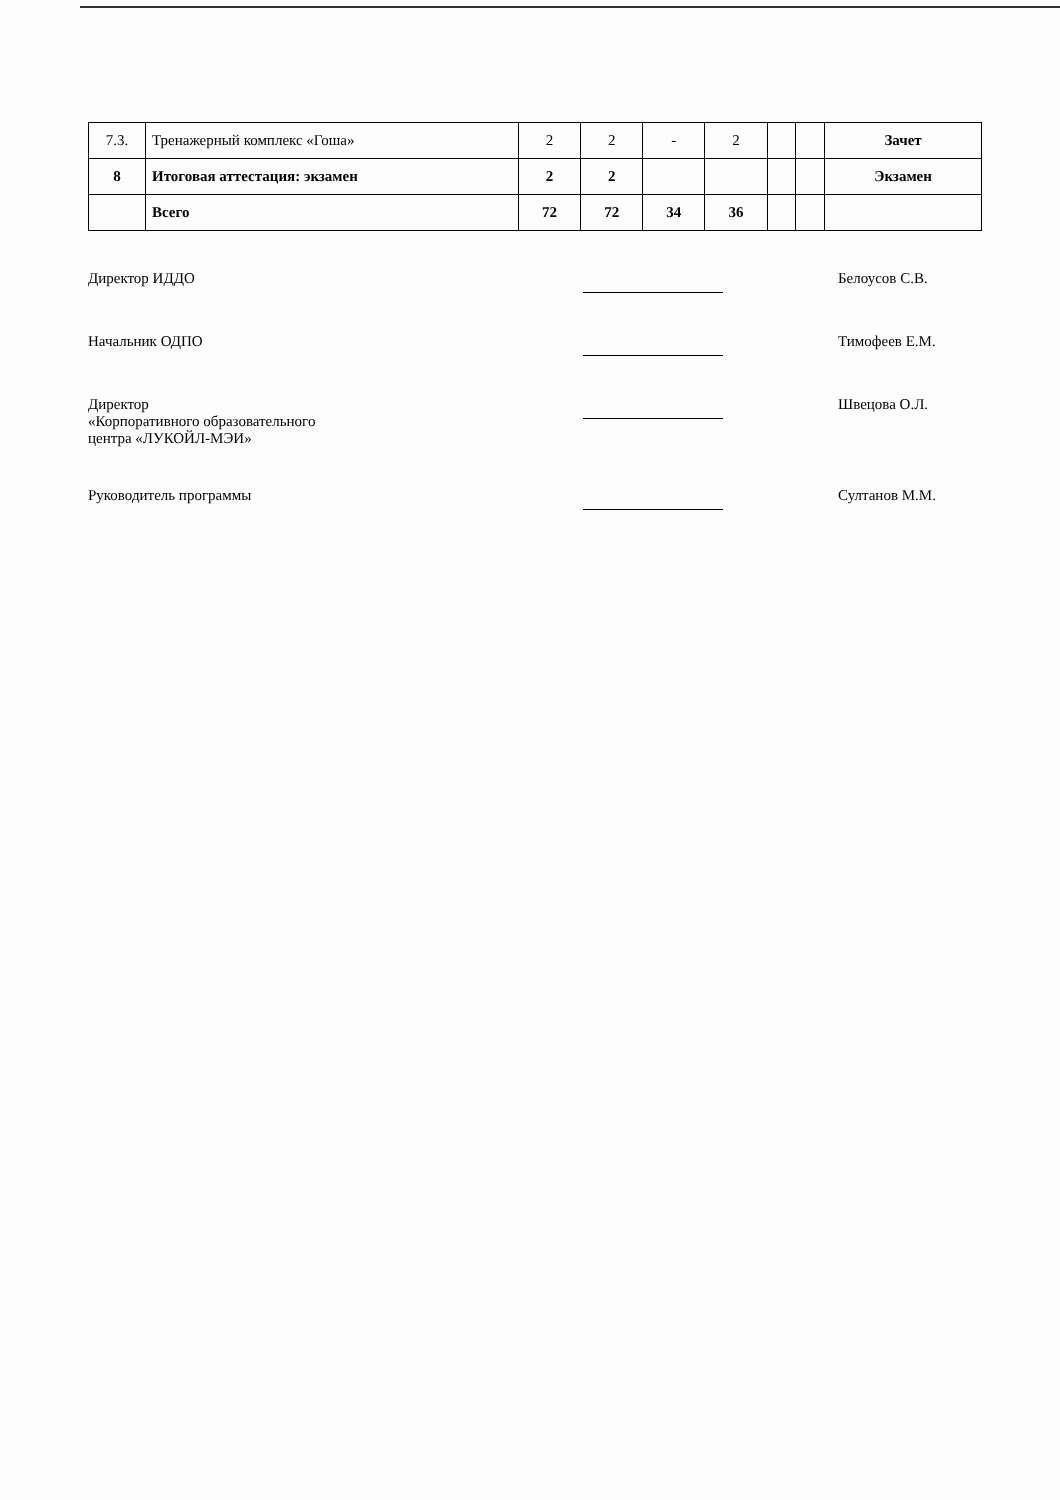| 7.3. | Тренажерный комплекс «Гоша» | 2 | 2 | - | 2 | | | Зачет |
| 8 | Итоговая аттестация: экзамен | 2 | 2 | | | | | Экзамен |
| | Всего | 72 | 72 | 34 | 36 | | | |
Директор ИДДО Белоусов С.В.
Начальник ОДПО Тимофеев Е.М.
Директор
«Корпоративного образовательного
центра «ЛУКОЙЛ-МЭИ»
Швецова О.Л.
Руководитель программы Султанов М.М.